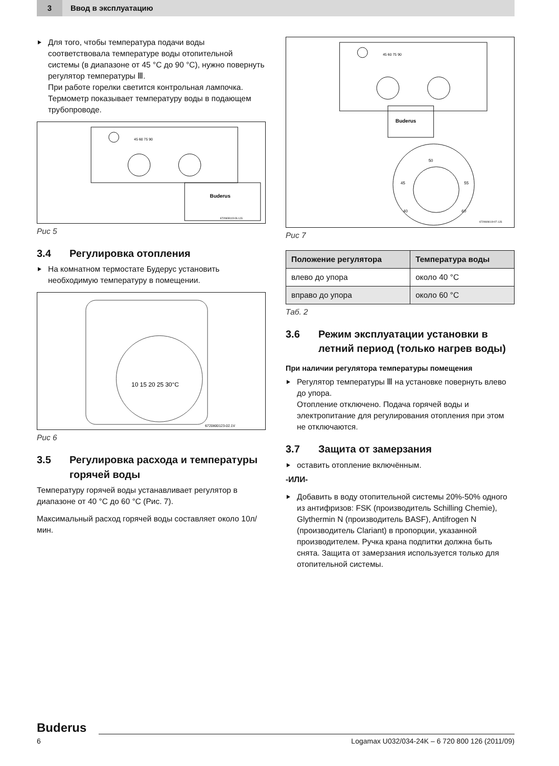3
Ввод в эксплуатацию
Для того, чтобы температура подачи воды соответствовала температуре воды отопительной системы (в диапазоне от 45 °C до 90 °C), нужно повернуть регулятор температуры Ⅲ.
При работе горелки светится контрольная лампочка. Термометр показывает температуру воды в подающем трубопроводе.
45 60 75 90
Buderus
6720608119-06.1JS
Рис 5
3.4 Регулировка отопления
На комнатном термостате Будерус установить необходимую температуру в помещении.
10 15 20 25 30°C
6720800123-02.1V
Рис 6
3.5 Регулировка расхода и температуры горячей воды
Температуру горячей воды устанавливает регулятор в диапазоне от 40 °C до 60 °C (Рис. 7).
Максимальный расход горячей воды составляет около 10л/мин.
45 60 75 90
Buderus
50
45
55
40
60
6720608119-07.1JS
Рис 7
| Положение регулятора | Температура воды |
| --- | --- |
| влево до упора | около 40 °C |
| вправо до упора | около 60 °C |
Таб. 2
3.6 Режим эксплуатации установки в летний период (только нагрев воды)
При наличии регулятора температуры помещения
Регулятор температуры Ⅲ на установке повернуть влево до упора.
Отопление отключено. Подача горячей воды и электропитание для регулирования отопления при этом не отключаются.
3.7 Защита от замерзания
оставить отопление включённым.
-ИЛИ-
Добавить в воду отопительной системы 20%-50% одного из антифризов: FSK (производитель Schilling Chemie), Glythermin N (производитель BASF), Antifrogen N (производитель Clariant) в пропорции, указанной производителем. Ручка крана подпитки должна быть снята. Защита от замерзания используется только для отопительной системы.
Buderus
6 Logamax U032/034-24K – 6 720 800 126 (2011/09)